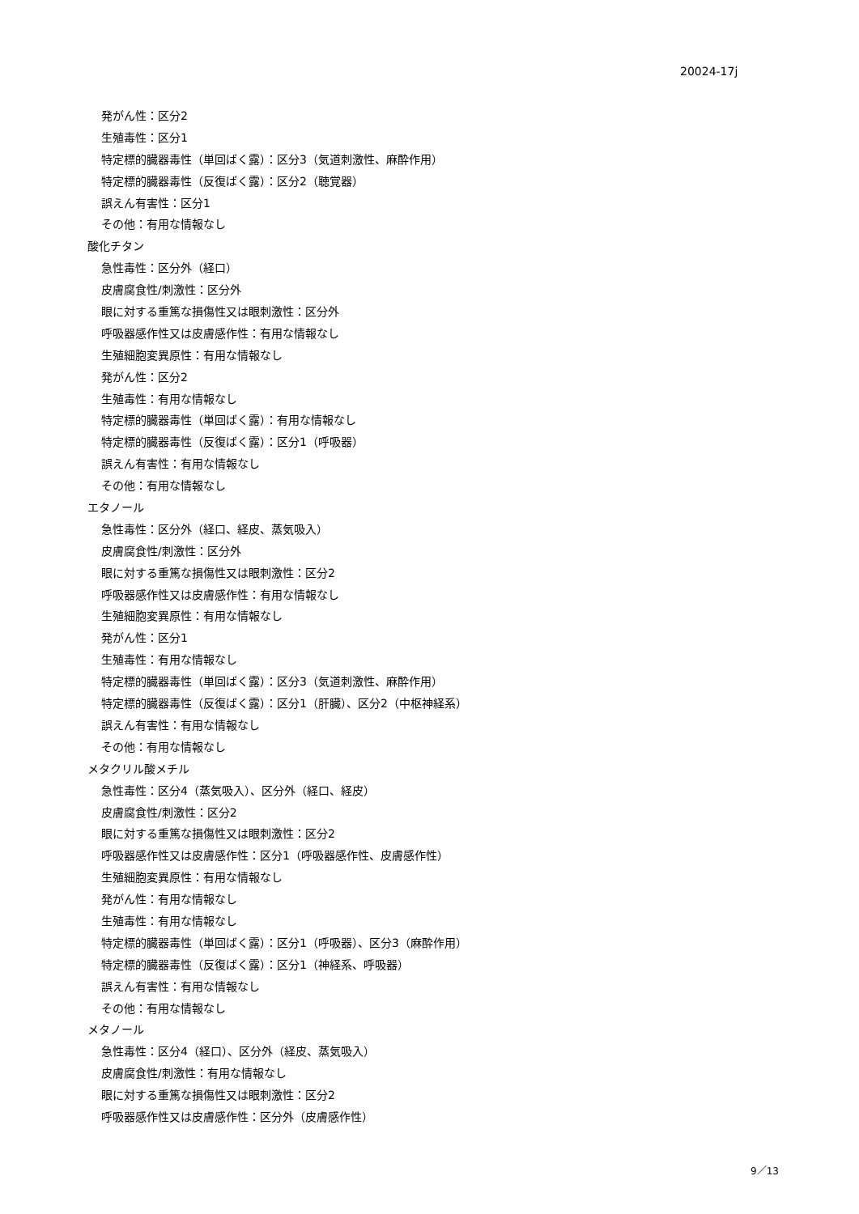20024-17j
発がん性：区分2
生殖毒性：区分1
特定標的臓器毒性（単回ばく露）：区分3（気道刺激性、麻酔作用）
特定標的臓器毒性（反復ばく露）：区分2（聴覚器）
誤えん有害性：区分1
その他：有用な情報なし
酸化チタン
急性毒性：区分外（経口）
皮膚腐食性/刺激性：区分外
眼に対する重篤な損傷性又は眼刺激性：区分外
呼吸器感作性又は皮膚感作性：有用な情報なし
生殖細胞変異原性：有用な情報なし
発がん性：区分2
生殖毒性：有用な情報なし
特定標的臓器毒性（単回ばく露）：有用な情報なし
特定標的臓器毒性（反復ばく露）：区分1（呼吸器）
誤えん有害性：有用な情報なし
その他：有用な情報なし
エタノール
急性毒性：区分外（経口、経皮、蒸気吸入）
皮膚腐食性/刺激性：区分外
眼に対する重篤な損傷性又は眼刺激性：区分2
呼吸器感作性又は皮膚感作性：有用な情報なし
生殖細胞変異原性：有用な情報なし
発がん性：区分1
生殖毒性：有用な情報なし
特定標的臓器毒性（単回ばく露）：区分3（気道刺激性、麻酔作用）
特定標的臓器毒性（反復ばく露）：区分1（肝臓）、区分2（中枢神経系）
誤えん有害性：有用な情報なし
その他：有用な情報なし
メタクリル酸メチル
急性毒性：区分4（蒸気吸入）、区分外（経口、経皮）
皮膚腐食性/刺激性：区分2
眼に対する重篤な損傷性又は眼刺激性：区分2
呼吸器感作性又は皮膚感作性：区分1（呼吸器感作性、皮膚感作性）
生殖細胞変異原性：有用な情報なし
発がん性：有用な情報なし
生殖毒性：有用な情報なし
特定標的臓器毒性（単回ばく露）：区分1（呼吸器）、区分3（麻酔作用）
特定標的臓器毒性（反復ばく露）：区分1（神経系、呼吸器）
誤えん有害性：有用な情報なし
その他：有用な情報なし
メタノール
急性毒性：区分4（経口）、区分外（経皮、蒸気吸入）
皮膚腐食性/刺激性：有用な情報なし
眼に対する重篤な損傷性又は眼刺激性：区分2
呼吸器感作性又は皮膚感作性：区分外（皮膚感作性）
9／13